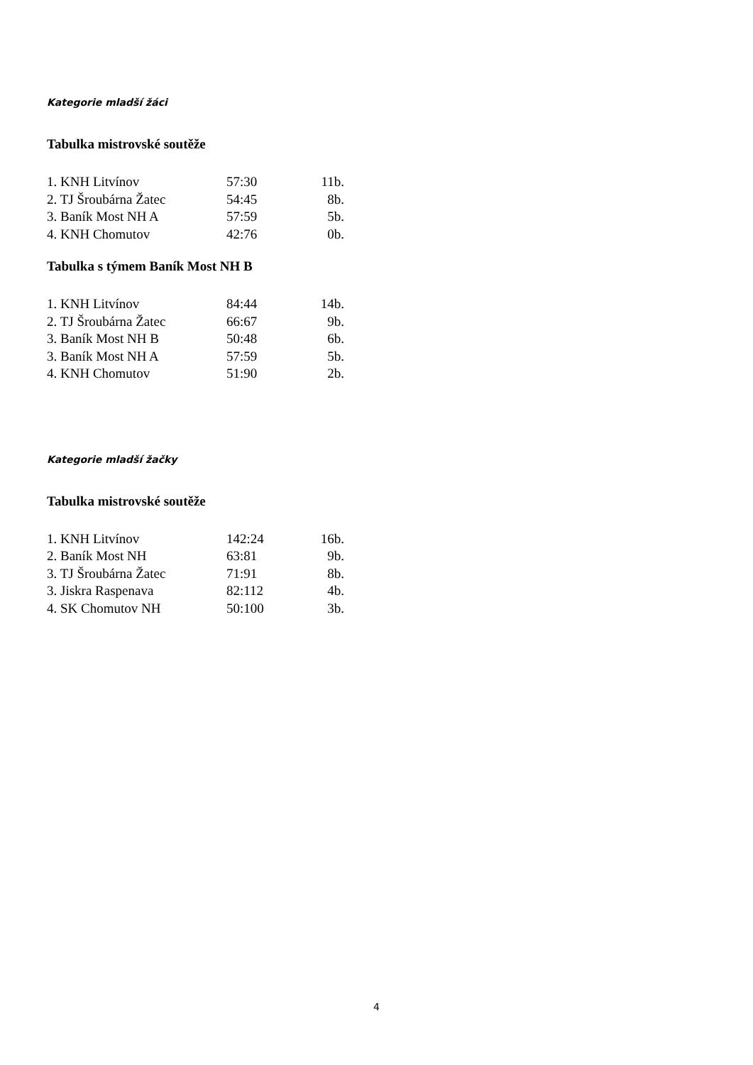Kategorie mladší žáci
Tabulka mistrovské soutěže
| 1. KNH Litvínov | 57:30 | 11b. |
| 2. TJ Šroubárna Žatec | 54:45 | 8b. |
| 3. Baník Most NH A | 57:59 | 5b. |
| 4. KNH Chomutov | 42:76 | 0b. |
Tabulka s týmem Baník Most NH B
| 1. KNH Litvínov | 84:44 | 14b. |
| 2. TJ Šroubárna Žatec | 66:67 | 9b. |
| 3. Baník Most NH B | 50:48 | 6b. |
| 3. Baník Most NH A | 57:59 | 5b. |
| 4. KNH Chomutov | 51:90 | 2b. |
Kategorie mladší žačky
Tabulka mistrovské soutěže
| 1. KNH Litvínov | 142:24 | 16b. |
| 2. Baník Most NH | 63:81 | 9b. |
| 3. TJ Šroubárna Žatec | 71:91 | 8b. |
| 3. Jiskra Raspenava | 82:112 | 4b. |
| 4. SK Chomutov NH | 50:100 | 3b. |
4